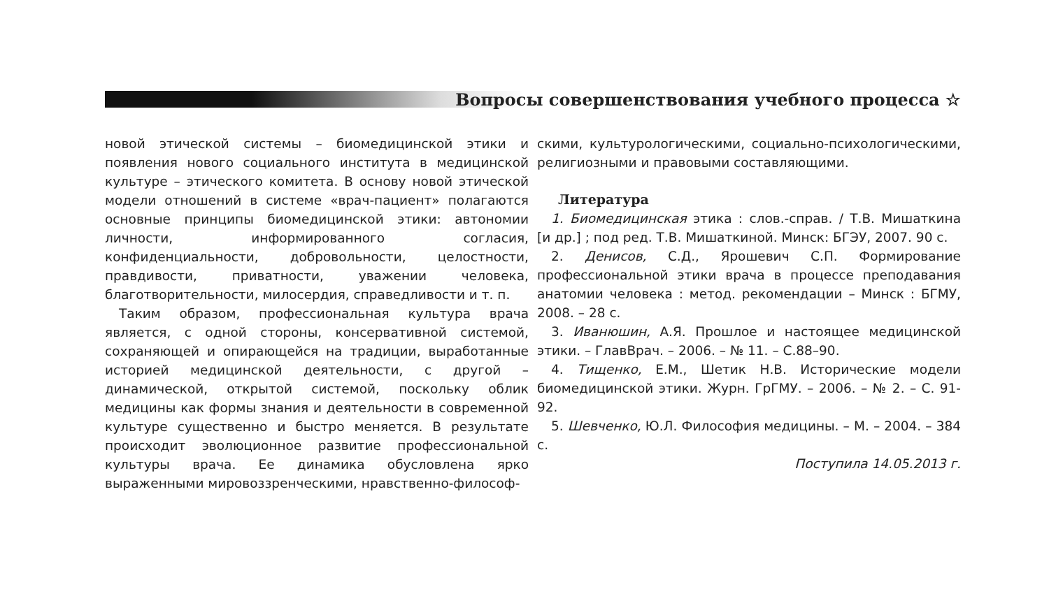Вопросы совершенствования учебного процесса ☆
новой этической системы – биомедицинской этики и появления нового социального института в медицинской культуре – этического комитета. В основу новой этической модели отношений в системе «врач-пациент» полагаются основные принципы биомедицинской этики: автономии личности, информированного согласия, конфиденциальности, добровольности, целостности, правдивости, приватности, уважении человека, благотворительности, милосердия, справедливости и т. п.
Таким образом, профессиональная культура врача является, с одной стороны, консервативной системой, сохраняющей и опирающейся на традиции, выработанные историей медицинской деятельности, с другой – динамической, открытой системой, поскольку облик медицины как формы знания и деятельности в современной культуре существенно и быстро меняется. В результате происходит эволюционное развитие профессиональной культуры врача. Ее динамика обусловлена ярко выраженными мировоззренческими, нравственно-философ-
скими, культурологическими, социально-психологическими, религиозными и правовыми составляющими.
Литература
1. Биомедицинская этика : слов.-справ. / Т.В. Мишаткина [и др.] ; под ред. Т.В. Мишаткиной. Минск: БГЭУ, 2007. 90 с.
2. Денисов, С.Д., Ярошевич С.П. Формирование профессиональной этики врача в процессе преподавания анатомии человека : метод. рекомендации – Минск : БГМУ, 2008. – 28 с.
3. Иванюшин, А.Я. Прошлое и настоящее медицинской этики. – ГлавВрач. – 2006. – № 11. – С.88–90.
4. Тищенко, Е.М., Шетик Н.В. Исторические модели биомедицинской этики. Журн. ГрГМУ. – 2006. – № 2. – С. 91-92.
5. Шевченко, Ю.Л. Философия медицины. – М. – 2004. – 384 с.
Поступила 14.05.2013 г.